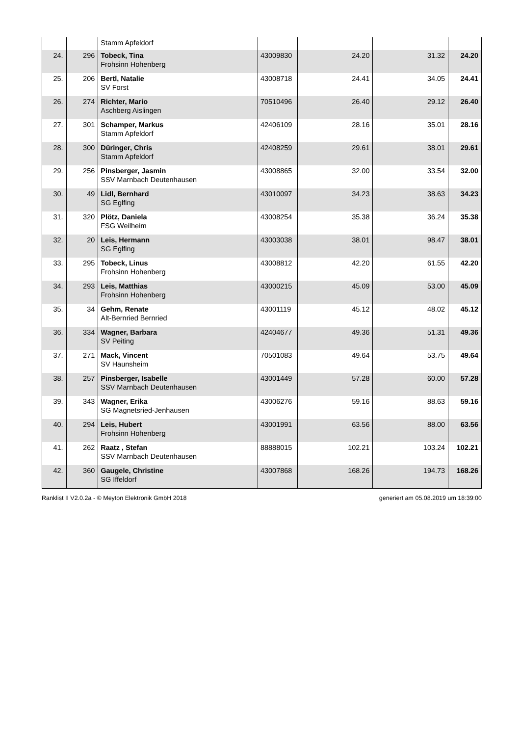| | | Stamm Apfeldorf | | | | |
| 24. | 296 | Tobeck, Tina Frohsinn Hohenberg | 43009830 | 24.20 | 31.32 | 24.20 |
| 25. | 206 | Bertl, Natalie SV Forst | 43008718 | 24.41 | 34.05 | 24.41 |
| 26. | 274 | Richter, Mario Aschberg Aislingen | 70510496 | 26.40 | 29.12 | 26.40 |
| 27. | 301 | Schamper, Markus Stamm Apfeldorf | 42406109 | 28.16 | 35.01 | 28.16 |
| 28. | 300 | Düringer, Chris Stamm Apfeldorf | 42408259 | 29.61 | 38.01 | 29.61 |
| 29. | 256 | Pinsberger, Jasmin SSV Marnbach Deutenhausen | 43008865 | 32.00 | 33.54 | 32.00 |
| 30. | 49 | Lidl, Bernhard SG Eglfing | 43010097 | 34.23 | 38.63 | 34.23 |
| 31. | 320 | Plötz, Daniela FSG Weilheim | 43008254 | 35.38 | 36.24 | 35.38 |
| 32. | 20 | Leis, Hermann SG Eglfing | 43003038 | 38.01 | 98.47 | 38.01 |
| 33. | 295 | Tobeck, Linus Frohsinn Hohenberg | 43008812 | 42.20 | 61.55 | 42.20 |
| 34. | 293 | Leis, Matthias Frohsinn Hohenberg | 43000215 | 45.09 | 53.00 | 45.09 |
| 35. | 34 | Gehm, Renate Alt-Bernried Bernried | 43001119 | 45.12 | 48.02 | 45.12 |
| 36. | 334 | Wagner, Barbara SV Peiting | 42404677 | 49.36 | 51.31 | 49.36 |
| 37. | 271 | Mack, Vincent SV Haunsheim | 70501083 | 49.64 | 53.75 | 49.64 |
| 38. | 257 | Pinsberger, Isabelle SSV Marnbach Deutenhausen | 43001449 | 57.28 | 60.00 | 57.28 |
| 39. | 343 | Wagner, Erika SG Magnetsried-Jenhausen | 43006276 | 59.16 | 88.63 | 59.16 |
| 40. | 294 | Leis, Hubert Frohsinn Hohenberg | 43001991 | 63.56 | 88.00 | 63.56 |
| 41. | 262 | Raatz , Stefan SSV Marnbach Deutenhausen | 88888015 | 102.21 | 103.24 | 102.21 |
| 42. | 360 | Gaugele, Christine SG Iffeldorf | 43007868 | 168.26 | 194.73 | 168.26 |
Ranklist II V2.0.2a - © Meyton Elektronik GmbH 2018 generiert am 05.08.2019 um 18:39:00